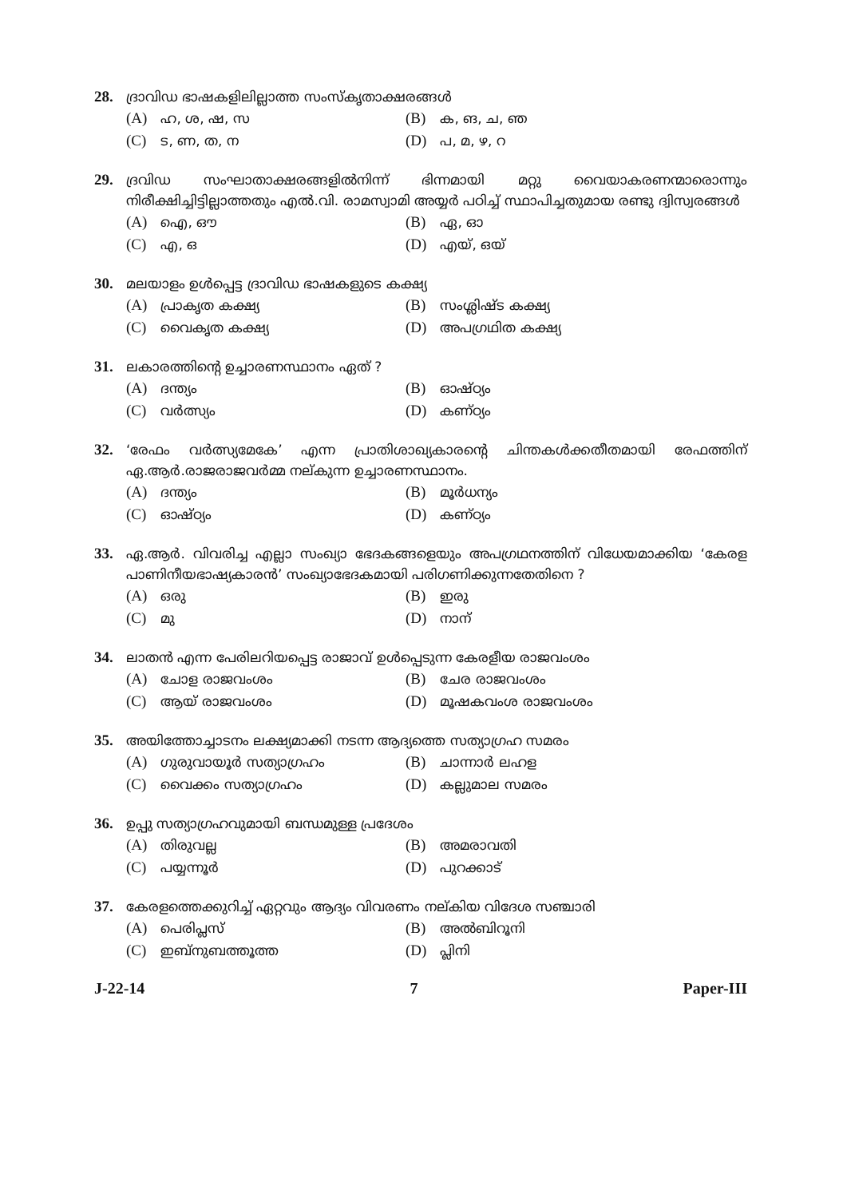28. ദ്രാവിഡ ഭാഷകളിലില്ലാത്ത സംസ്കൃതാക്ഷരങ്ങൾ
(A) ഹ, ശ, ഷ, സ
(B) ക, ങ, ച, ഞ
(C) ട, ണ, ത, ന
(D) പ, മ, ഴ, റ
29. ദ്രവിഡ സംഘാതാക്ഷരങ്ങളിൽനിന്ന് ഭിന്നമായി മറ്റു വൈയാകരണന്മാരൊന്നും നിരീക്ഷിച്ചിട്ടില്ലാത്തതും എൽ.വി. രാമസ്വാമി അയ്യർ പഠിച്ച് സ്ഥാപിച്ചതുമായ രണ്ടു ദ്വിസ്വരങ്ങൾ
(A) ഐ, ഔ
(B) ഏ, ഓ
(C) എ, ഒ
(D) എയ്, ഒയ്
30. മലയാളം ഉൾപ്പെട്ട ദ്രാവിഡ ഭാഷകളുടെ കക്ഷ്യ
(A) പ്രാകൃത കക്ഷ്യ
(B) സംശ്ലിഷ്ട കക്ഷ്യ
(C) വൈകൃത കക്ഷ്യ
(D) അപഗ്രഥിത കക്ഷ്യ
31. ലകാരത്തിന്റെ ഉച്ചാരണസ്ഥാനം ഏത് ?
(A) ദന്ത്യം
(B) ഓഷ്ഠ്യം
(C) വർത്സ്യം
(D) കണ്ഠ്യം
32. ‘രേഫം വർത്സ്യമേകേ’ എന്ന പ്രാതിശാഖ്യകാരന്റെ ചിന്തകൾക്കതീതമായി രേഫത്തിന് ഏ.ആർ.രാജരാജവർമ്മ നല്കുന്ന ഉച്ചാരണസ്ഥാനം.
(A) ദന്ത്യം
(B) മൂർധന്യം
(C) ഓഷ്ഠ്യം
(D) കണ്ഠ്യം
33. ഏ.ആർ. വിവരിച്ച എല്ലാ സംഖ്യാ ഭേദകങ്ങളെയും അപഗ്രഥനത്തിന് വിധേയമാക്കിയ ‘കേരള പാണിനീയഭാഷ്യകാരൻ’ സംഖ്യാഭേദകമായി പരിഗണിക്കുന്നതേതിനെ ?
(A) ഒരു
(B) ഇരു
(C) മു
(D) നാന്
34. ലാതൻ എന്ന പേരിലറിയപ്പെട്ട രാജാവ് ഉൾപ്പെടുന്ന കേരളീയ രാജവംശം
(A) ചോള രാജവംശം
(B) ചേര രാജവംശം
(C) ആയ് രാജവംശം
(D) മൂഷകവംശ രാജവംശം
35. അയിത്തോച്ചാടനം ലക്ഷ്യമാക്കി നടന്ന ആദ്യത്തെ സത്യാഗ്രഹ സമരം
(A) ഗുരുവായൂർ സത്യാഗ്രഹം
(B) ചാന്നാർ ലഹള
(C) വൈക്കം സത്യാഗ്രഹം
(D) കല്ലുമാല സമരം
36. ഉപ്പു സത്യാഗ്രഹവുമായി ബന്ധമുള്ള പ്രദേശം
(A) തിരുവല്ല
(B) അമരാവതി
(C) പയ്യന്നൂർ
(D) പുറക്കാട്
37. കേരളത്തെക്കുറിച്ച് ഏറ്റവും ആദ്യം വിവരണം നല്കിയ വിദേശ സഞ്ചാരി
(A) പെരിപ്ലസ്
(B) അൽബിറൂനി
(C) ഇബ്നുബത്തൂത്ത
(D) പ്ലിനി
J-22-14 7 Paper-III